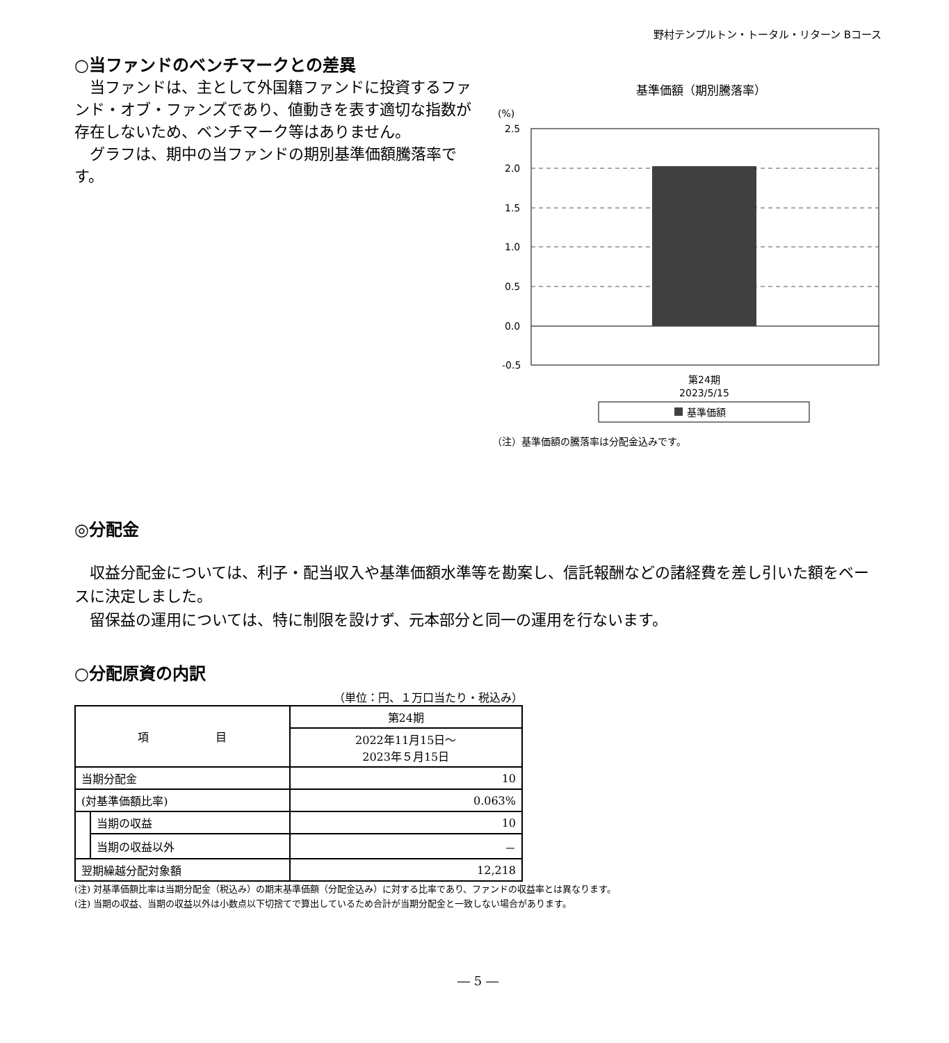野村テンプルトン・トータル・リターン Bコース
○当ファンドのベンチマークとの差異
　当ファンドは、主として外国籍ファンドに投資するファンド・オブ・ファンズであり、値動きを表す適切な指数が存在しないため、ベンチマーク等はありません。
　グラフは、期中の当ファンドの期別基準価額騰落率です。
基準価額（期別騰落率）
(%)
2.5
2.0
1.5
1.0
0.5
0.0
-0.5
第24期
2023/5/15
基準価額
（注）基準価額の騰落率は分配金込みです。
◎分配金
　収益分配金については、利子・配当収入や基準価額水準等を勘案し、信託報酬などの諸経費を差し引いた額をベースに決定しました。
　留保益の運用については、特に制限を設けず、元本部分と同一の運用を行ないます。
○分配原資の内訳
（単位：円、１万口当たり・税込み）
| 項 目 | | 第24期 |
| --- | --- | --- |
| | | 2022年11月15日～ 2023年５月15日 |
| 当期分配金 | | 10 |
| (対基準価額比率) | | 0.063% |
| | 当期の収益 | 10 |
| | 当期の収益以外 | － |
| 翌期繰越分配対象額 | | 12,218 |
(注) 対基準価額比率は当期分配金（税込み）の期末基準価額（分配金込み）に対する比率であり、ファンドの収益率とは異なります。
(注) 当期の収益、当期の収益以外は小数点以下切捨てで算出しているため合計が当期分配金と一致しない場合があります。
― 5 ―